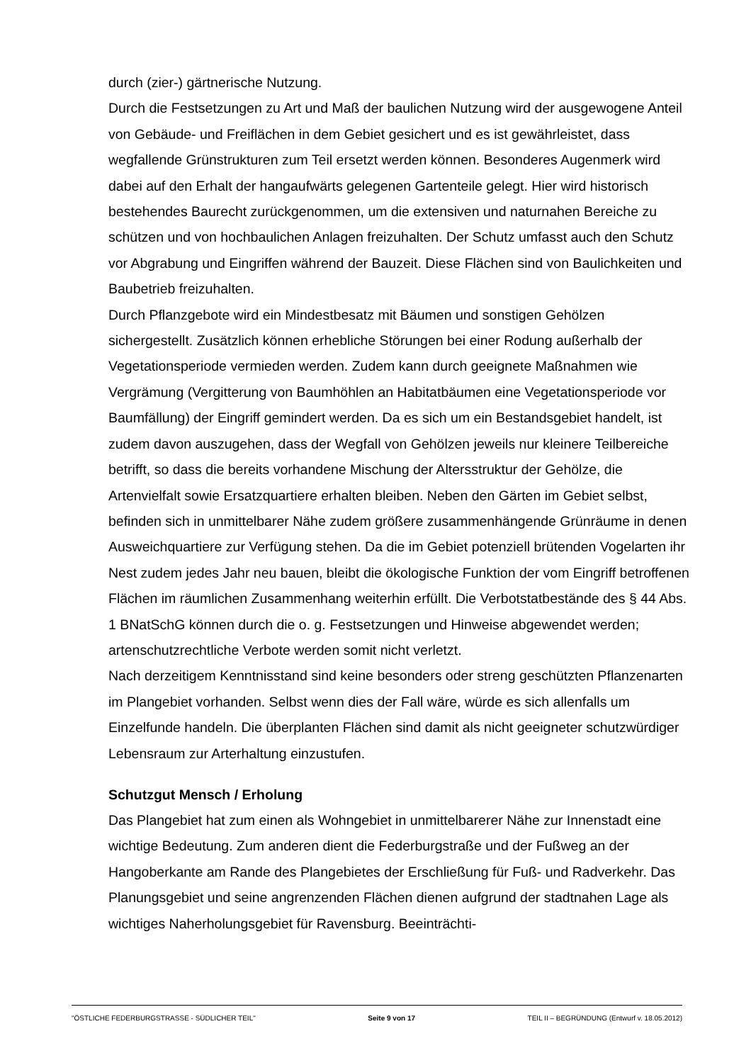durch (zier-) gärtnerische Nutzung.
Durch die Festsetzungen zu Art und Maß der baulichen Nutzung wird der ausgewogene Anteil von Gebäude- und Freiflächen in dem Gebiet gesichert und es ist gewährleistet, dass wegfallende Grünstrukturen zum Teil ersetzt werden können. Besonderes Augenmerk wird dabei auf den Erhalt der hangaufwärts gelegenen Gartenteile gelegt. Hier wird historisch bestehendes Baurecht zurückgenommen, um die extensiven und naturnahen Bereiche zu schützen und von hochbaulichen Anlagen freizuhalten. Der Schutz umfasst auch den Schutz vor Abgrabung und Eingriffen während der Bauzeit. Diese Flächen sind von Baulichkeiten und Baubetrieb freizuhalten.
Durch Pflanzgebote wird ein Mindestbesatz mit Bäumen und sonstigen Gehölzen sichergestellt. Zusätzlich können erhebliche Störungen bei einer Rodung außerhalb der Vegetationsperiode vermieden werden. Zudem kann durch geeignete Maßnahmen wie Vergrämung (Vergitterung von Baumhöhlen an Habitatbäumen eine Vegetationsperiode vor Baumfällung) der Eingriff gemindert werden. Da es sich um ein Bestandsgebiet handelt, ist zudem davon auszugehen, dass der Wegfall von Gehölzen jeweils nur kleinere Teilbereiche betrifft, so dass die bereits vorhandene Mischung der Altersstruktur der Gehölze, die Artenvielfalt sowie Ersatzquartiere erhalten bleiben. Neben den Gärten im Gebiet selbst, befinden sich in unmittelbarer Nähe zudem größere zusammenhängende Grünräume in denen Ausweichquartiere zur Verfügung stehen. Da die im Gebiet potenziell brütenden Vogelarten ihr Nest zudem jedes Jahr neu bauen, bleibt die ökologische Funktion der vom Eingriff betroffenen Flächen im räumlichen Zusammenhang weiterhin erfüllt. Die Verbotstatbestände des § 44 Abs. 1 BNatSchG können durch die o. g. Festsetzungen und Hinweise abgewendet werden; artenschutzrechtliche Verbote werden somit nicht verletzt.
Nach derzeitigem Kenntnisstand sind keine besonders oder streng geschützten Pflanzenarten im Plangebiet vorhanden. Selbst wenn dies der Fall wäre, würde es sich allenfalls um Einzelfunde handeln. Die überplanten Flächen sind damit als nicht geeigneter schutzwürdiger Lebensraum zur Arterhaltung einzustufen.
Schutzgut Mensch / Erholung
Das Plangebiet hat zum einen als Wohngebiet in unmittelbarerer Nähe zur Innenstadt eine wichtige Bedeutung. Zum anderen dient die Federburgstraße und der Fußweg an der Hangoberkante am Rande des Plangebietes der Erschließung für Fuß- und Radverkehr. Das Planungsgebiet und seine angrenzenden Flächen dienen aufgrund der stadtnahen Lage als wichtiges Naherholungsgebiet für Ravensburg. Beeinträchti-
"ÖSTLICHE FEDERBURGSTRASSE - SÜDLICHER TEIL" Seite 9 von 17 TEIL II – BEGRÜNDUNG (Entwurf v. 18.05.2012)